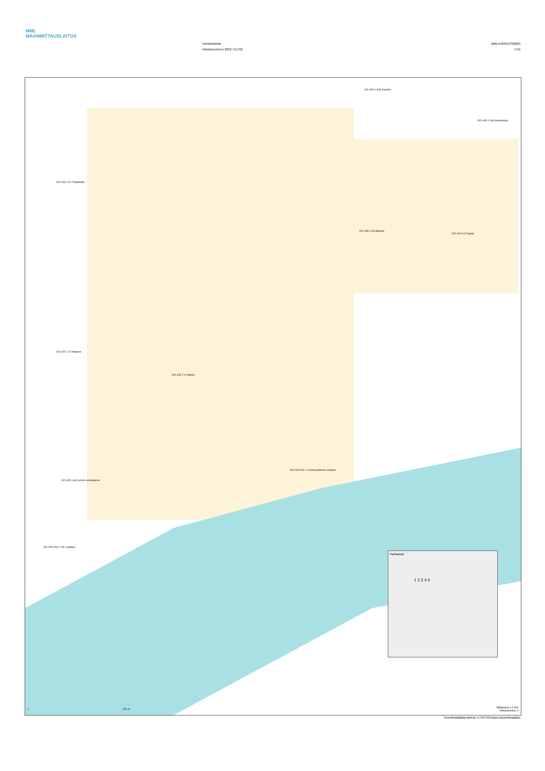MML
MAANMITTAUSLAITOS
Toimituskartta
Toimitusnumero 2023-711762
MMLm/6391/33/2023
4 (5)
202-403-1-343 Koivisto
202-403-1-346 Auvaisberg
202-426-2-67 Tullanmäki
202-403-1-53 Metsola
202-426-5-0 Tupala
202-402-1-47 Alalemo
202-426-7-4 Ylilemo
202-426-876-1 Lemon yhteinen vesialue
202-402-876-1 Yht. vesialue
202-402-1-63 Lemon venesatama
0 400 m
Mittakaava 1:4 000
Mittausluokka: 4
Karttaosat
1 2 3 4 5
Koordinaattijärjestelmä: ETRS-GKn/peruskoordinaatisto